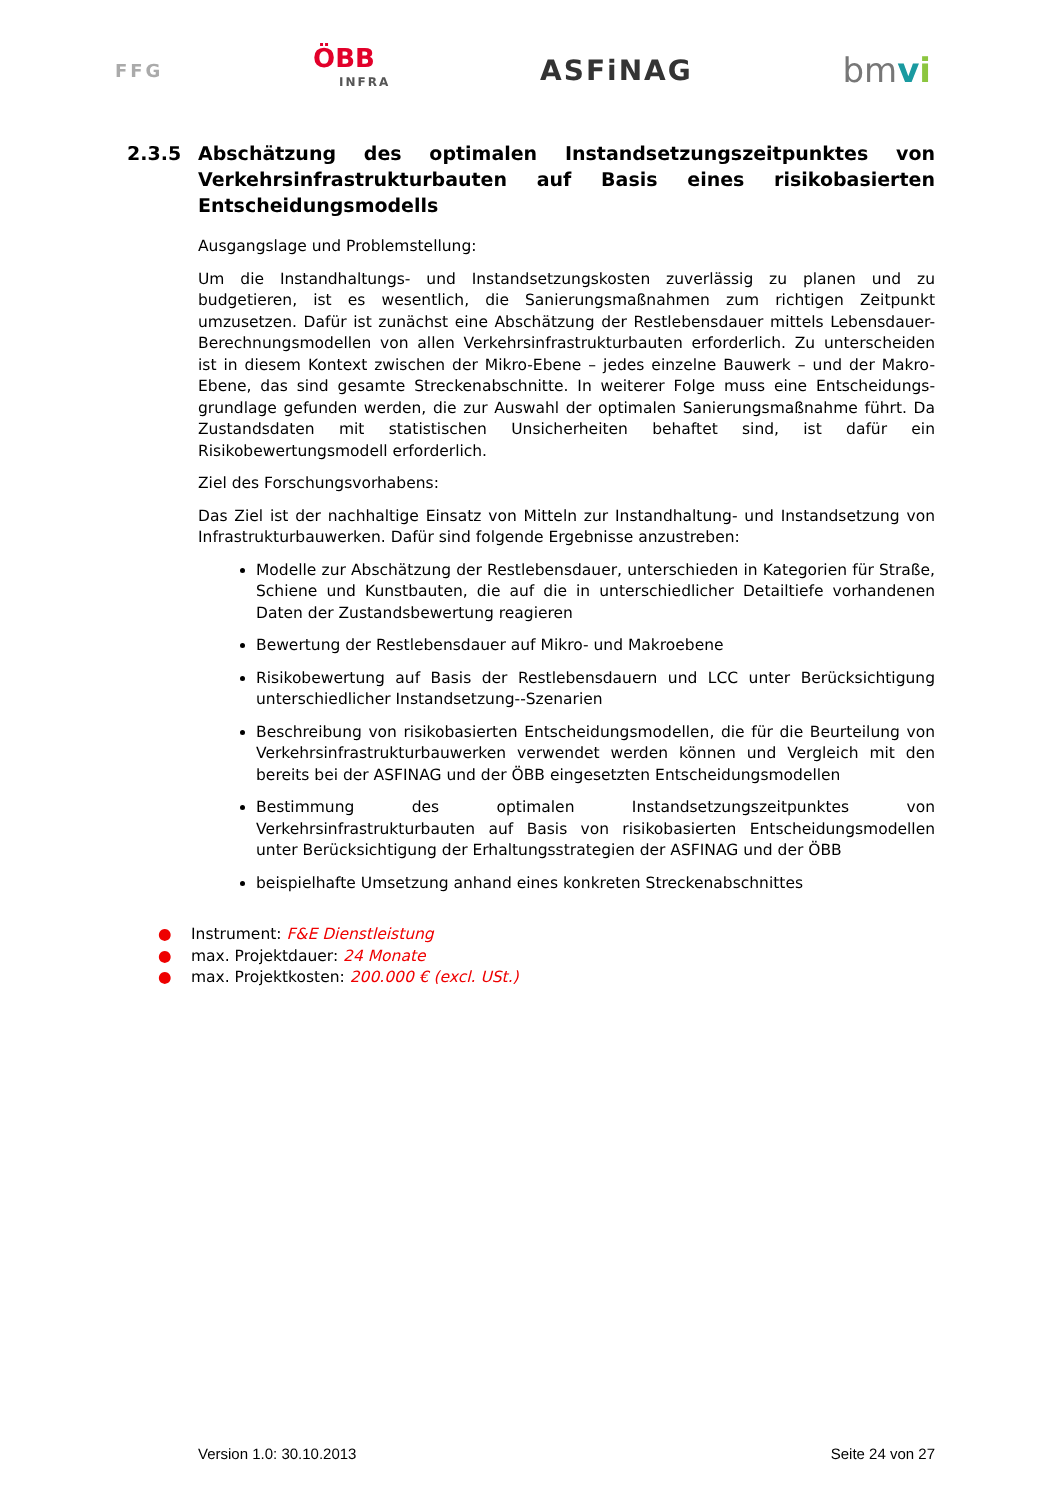FFG
ÖBB
INFRA
ASFiNAG
bmvi
2.3.5 Abschätzung des optimalen Instandsetzungszeitpunktes von Verkehrsinfrastrukturbauten auf Basis eines risikobasierten Entscheidungsmodells
Ausgangslage und Problemstellung:
Um die Instandhaltungs- und Instandsetzungskosten zuverlässig zu planen und zu budgetieren, ist es wesentlich, die Sanierungsmaßnahmen zum richtigen Zeitpunkt umzusetzen. Dafür ist zunächst eine Abschätzung der Restlebensdauer mittels Lebensdauer-Berechnungsmodellen von allen Verkehrsinfrastrukturbauten erforderlich. Zu unterscheiden ist in diesem Kontext zwischen der Mikro-Ebene – jedes einzelne Bauwerk – und der Makro-Ebene, das sind gesamte Streckenabschnitte. In weiterer Folge muss eine Entscheidungs-grundlage gefunden werden, die zur Auswahl der optimalen Sanierungsmaßnahme führt. Da Zustandsdaten mit statistischen Unsicherheiten behaftet sind, ist dafür ein Risikobewertungsmodell erforderlich.
Ziel des Forschungsvorhabens:
Das Ziel ist der nachhaltige Einsatz von Mitteln zur Instandhaltung- und Instandsetzung von Infrastrukturbauwerken. Dafür sind folgende Ergebnisse anzustreben:
Modelle zur Abschätzung der Restlebensdauer, unterschieden in Kategorien für Straße, Schiene und Kunstbauten, die auf die in unterschiedlicher Detailtiefe vorhandenen Daten der Zustandsbewertung reagieren
Bewertung der Restlebensdauer auf Mikro- und Makroebene
Risikobewertung auf Basis der Restlebensdauern und LCC unter Berücksichtigung unterschiedlicher Instandsetzung--Szenarien
Beschreibung von risikobasierten Entscheidungsmodellen, die für die Beurteilung von Verkehrsinfrastrukturbauwerken verwendet werden können und Vergleich mit den bereits bei der ASFINAG und der ÖBB eingesetzten Entscheidungsmodellen
Bestimmung des optimalen Instandsetzungszeitpunktes von Verkehrsinfrastrukturbauten auf Basis von risikobasierten Entscheidungsmodellen unter Berücksichtigung der Erhaltungsstrategien der ASFINAG und der ÖBB
beispielhafte Umsetzung anhand eines konkreten Streckenabschnittes
● Instrument: F&E Dienstleistung
● max. Projektdauer: 24 Monate
● max. Projektkosten: 200.000 € (excl. USt.)
Version 1.0: 30.10.2013 Seite 24 von 27